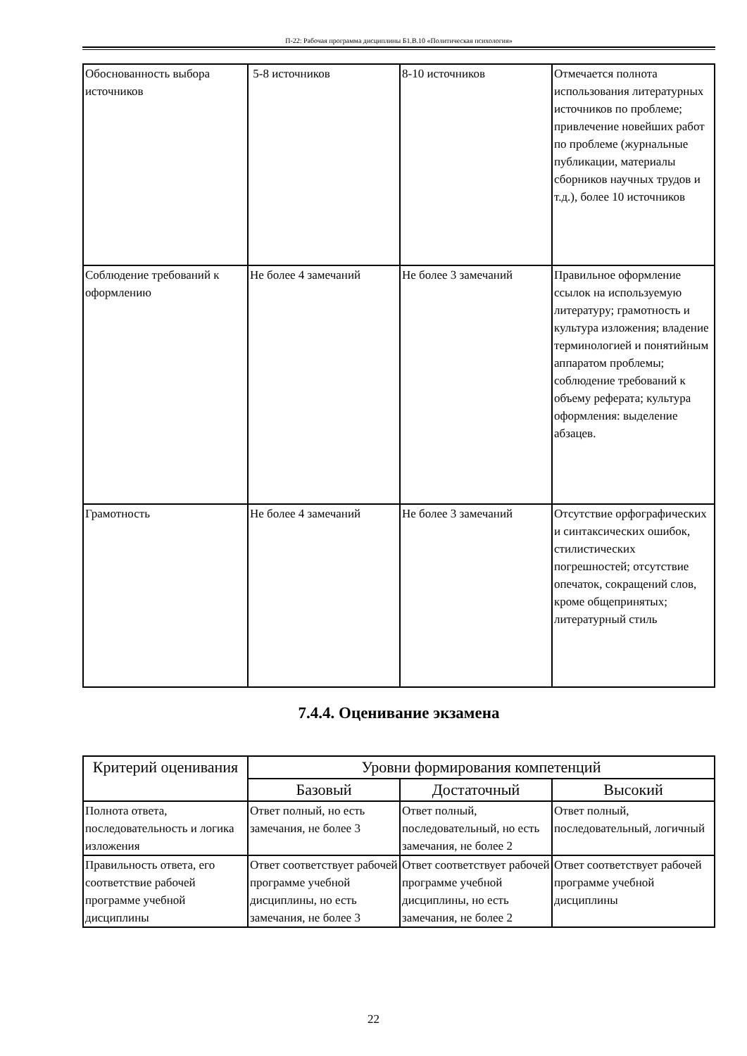П-22: Рабочая программа дисциплины Б1.В.10 «Политическая психология»
| Обоснованность выбора источников | 5-8 источников | 8-10 источников | Отмечается полнота использования литературных источников по проблеме; привлечение новейших работ по проблеме (журнальные публикации, материалы сборников научных трудов и т.д.), более 10 источников |
| Соблюдение требований к оформлению | Не более 4 замечаний | Не более 3 замечаний | Правильное оформление ссылок на используемую литературу; грамотность и культура изложения; владение терминологией и понятийным аппаратом проблемы; соблюдение требований к объему реферата; культура оформления: выделение абзацев. |
| Грамотность | Не более 4 замечаний | Не более 3 замечаний | Отсутствие орфографических и синтаксических ошибок, стилистических погрешностей; отсутствие опечаток, сокращений слов, кроме общепринятых; литературный стиль |
7.4.4. Оценивание экзамена
| Критерий оценивания | Уровни формирования компетенций | | |
| --- | --- | --- | --- |
| | Базовый | Достаточный | Высокий |
| Полнота ответа, последовательность и логика изложения | Ответ полный, но есть замечания, не более 3 | Ответ полный, последовательный, но есть замечания, не более 2 | Ответ полный, последовательный, логичный |
| Правильность ответа, его соответствие рабочей программе учебной дисциплины | Ответ соответствует рабочей программе учебной дисциплины, но есть замечания, не более 3 | Ответ соответствует рабочей программе учебной дисциплины, но есть замечания, не более 2 | Ответ соответствует рабочей программе учебной дисциплины |
22